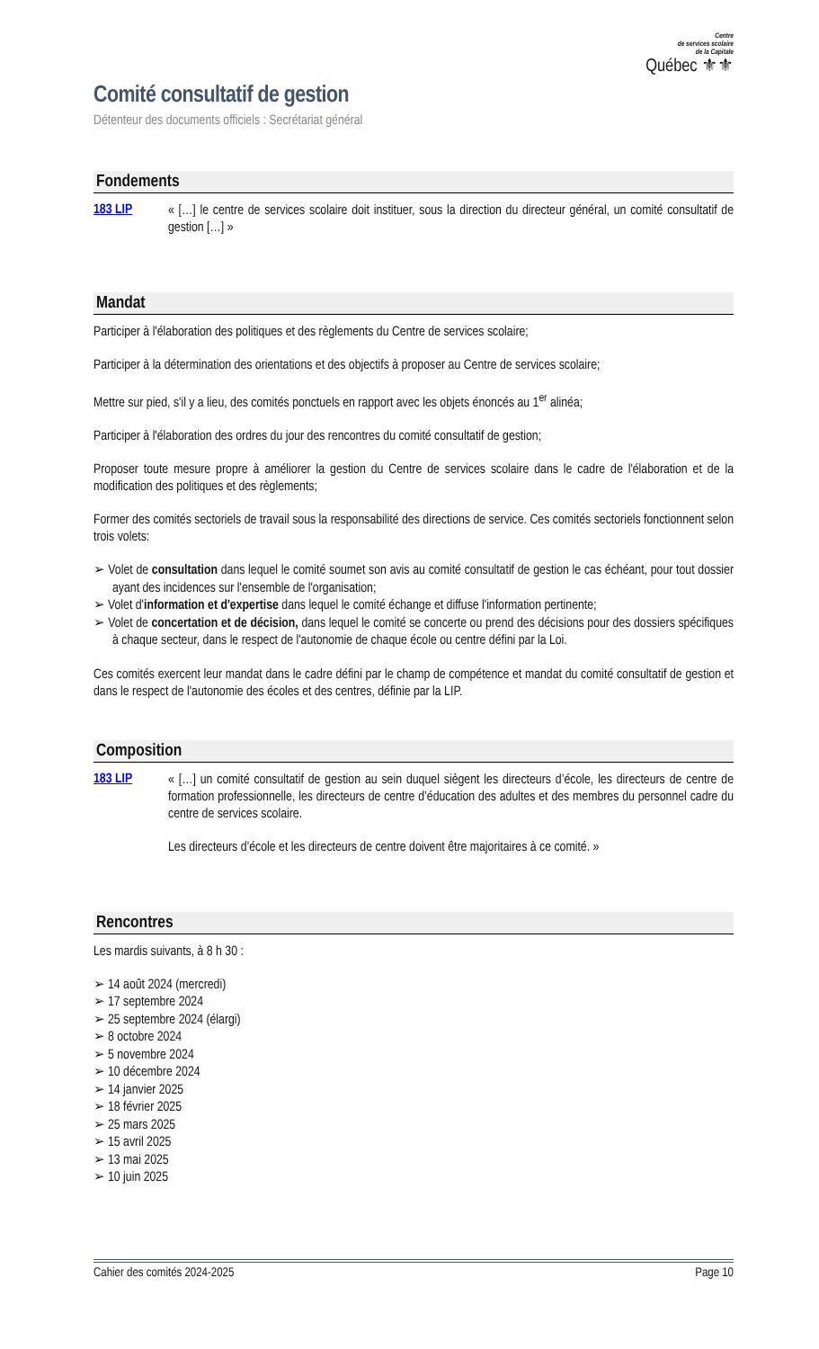Centre
de services scolaire
de la Capitale
Québec ⚜⚜
Comité consultatif de gestion
Détenteur des documents officiels : Secrétariat général
Fondements
183 LIP
« […] le centre de services scolaire doit instituer, sous la direction du directeur général, un comité consultatif de gestion […] »
Mandat
Participer à l'élaboration des politiques et des règlements du Centre de services scolaire;
Participer à la détermination des orientations et des objectifs à proposer au Centre de services scolaire;
Mettre sur pied, s'il y a lieu, des comités ponctuels en rapport avec les objets énoncés au 1<sup>er</sup> alinéa;
Participer à l'élaboration des ordres du jour des rencontres du comité consultatif de gestion;
Proposer toute mesure propre à améliorer la gestion du Centre de services scolaire dans le cadre de l'élaboration et de la modification des politiques et des règlements;
Former des comités sectoriels de travail sous la responsabilité des directions de service. Ces comités sectoriels fonctionnent selon trois volets:
➢ Volet de consultation dans lequel le comité soumet son avis au comité consultatif de gestion le cas échéant, pour tout dossier ayant des incidences sur l'ensemble de l'organisation;
➢ Volet d'information et d'expertise dans lequel le comité échange et diffuse l'information pertinente;
➢ Volet de concertation et de décision, dans lequel le comité se concerte ou prend des décisions pour des dossiers spécifiques à chaque secteur, dans le respect de l'autonomie de chaque école ou centre défini par la Loi.
Ces comités exercent leur mandat dans le cadre défini par le champ de compétence et mandat du comité consultatif de gestion et dans le respect de l'autonomie des écoles et des centres, définie par la LIP.
Composition
183 LIP
« […] un comité consultatif de gestion au sein duquel siègent les directeurs d’école, les directeurs de centre de formation professionnelle, les directeurs de centre d’éducation des adultes et des membres du personnel cadre du centre de services scolaire.
Les directeurs d’école et les directeurs de centre doivent être majoritaires à ce comité. »
Rencontres
Les mardis suivants, à 8 h 30 :
➢ 14 août 2024 (mercredi)
➢ 17 septembre 2024
➢ 25 septembre 2024 (élargi)
➢ 8 octobre 2024
➢ 5 novembre 2024
➢ 10 décembre 2024
➢ 14 janvier 2025
➢ 18 février 2025
➢ 25 mars 2025
➢ 15 avril 2025
➢ 13 mai 2025
➢ 10 juin 2025
Cahier des comités 2024-2025 Page 10